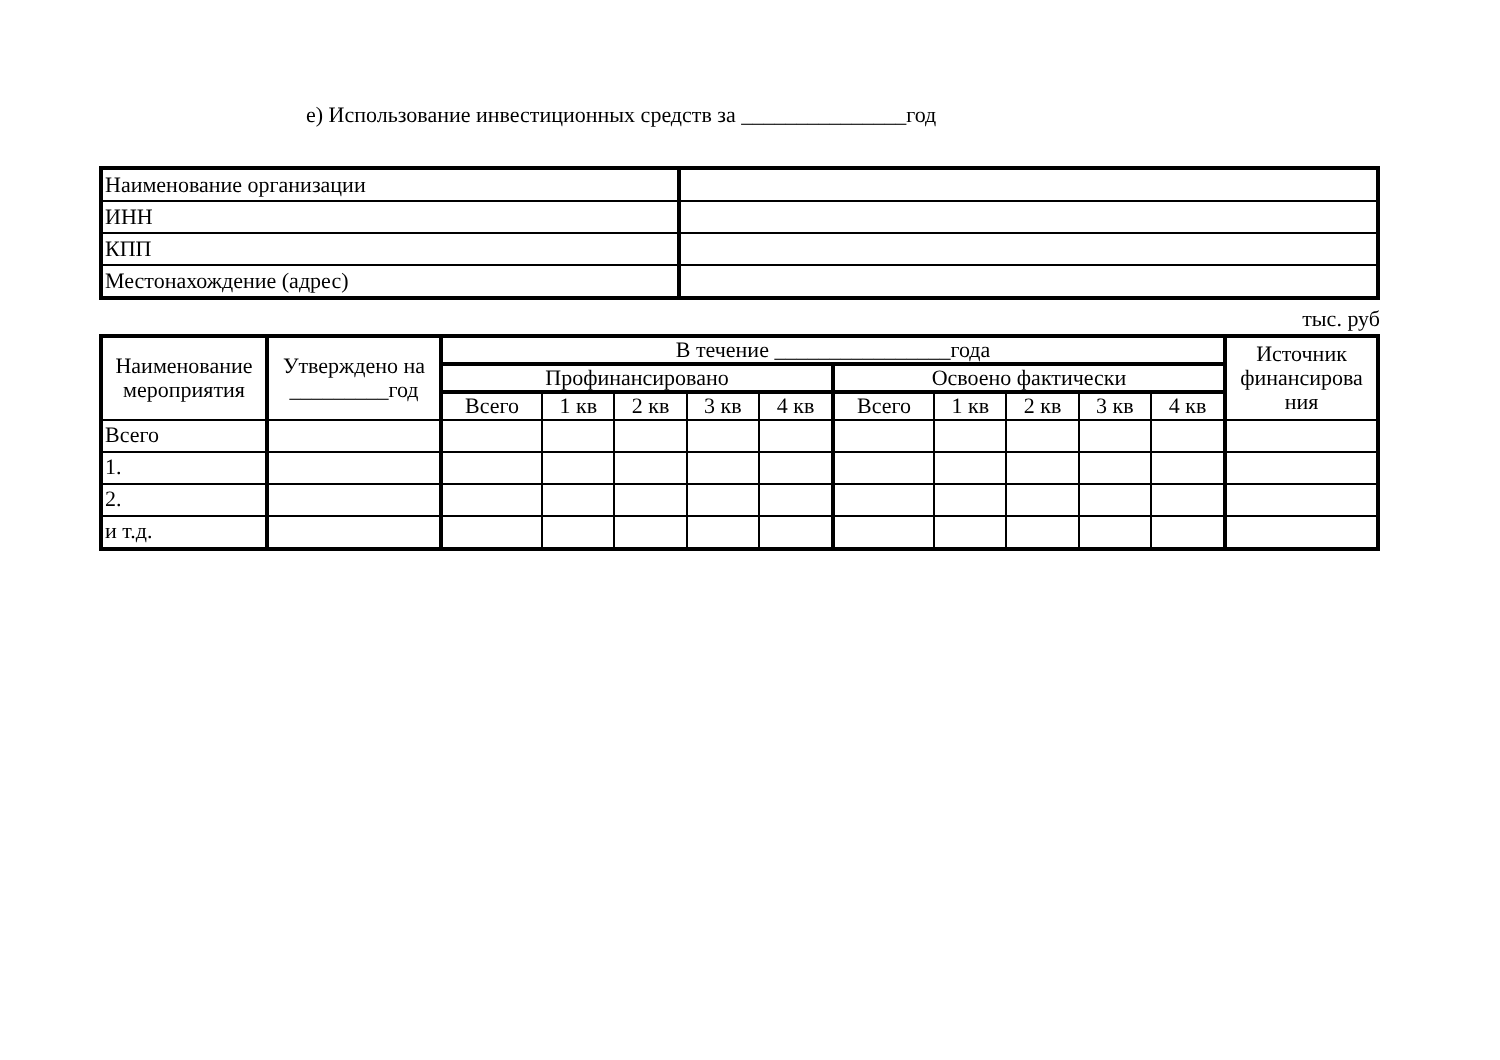е) Использование инвестиционных средств за _______________год
| Наименование организации | |
| ИНН | |
| КПП | |
| Местонахождение (адрес) | |
тыс. руб
| Наименование мероприятия | Утверждено на _________год | В течение ________________года | | | | | | | | | | Источник финансирова ния |
| --- | --- | --- | --- | --- | --- | --- | --- | --- | --- | --- | --- | --- |
| | | Профинансировано | | | | | Освоено фактически | | | | | |
| | | Всего | 1 кв | 2 кв | 3 кв | 4 кв | Всего | 1 кв | 2 кв | 3 кв | 4 кв | |
| Всего | | | | | | | | | | | | |
| 1. | | | | | | | | | | | | |
| 2. | | | | | | | | | | | | |
| и т.д. | | | | | | | | | | | | |